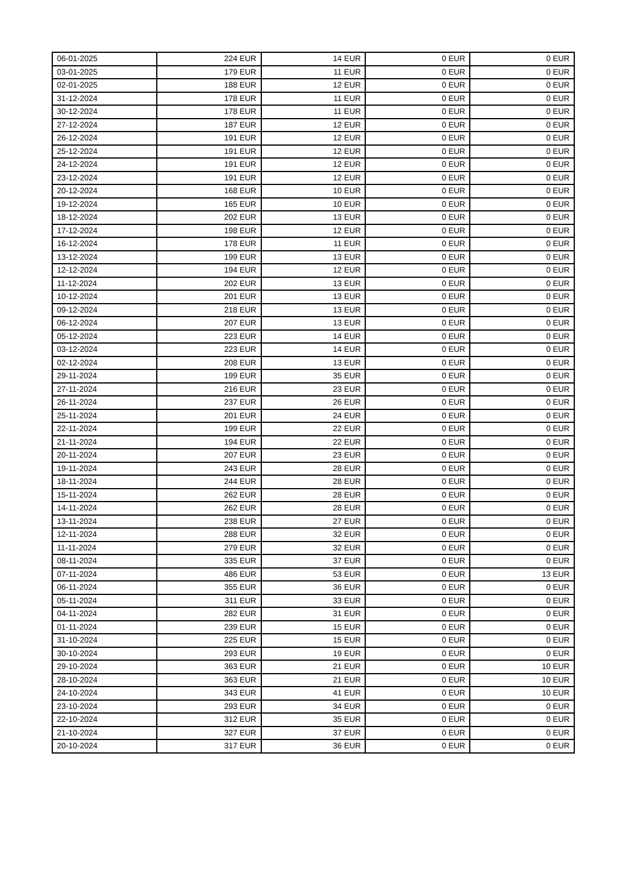| 06-01-2025 | 224 EUR | 14 EUR | 0 EUR | 0 EUR |
| 03-01-2025 | 179 EUR | 11 EUR | 0 EUR | 0 EUR |
| 02-01-2025 | 188 EUR | 12 EUR | 0 EUR | 0 EUR |
| 31-12-2024 | 178 EUR | 11 EUR | 0 EUR | 0 EUR |
| 30-12-2024 | 178 EUR | 11 EUR | 0 EUR | 0 EUR |
| 27-12-2024 | 187 EUR | 12 EUR | 0 EUR | 0 EUR |
| 26-12-2024 | 191 EUR | 12 EUR | 0 EUR | 0 EUR |
| 25-12-2024 | 191 EUR | 12 EUR | 0 EUR | 0 EUR |
| 24-12-2024 | 191 EUR | 12 EUR | 0 EUR | 0 EUR |
| 23-12-2024 | 191 EUR | 12 EUR | 0 EUR | 0 EUR |
| 20-12-2024 | 168 EUR | 10 EUR | 0 EUR | 0 EUR |
| 19-12-2024 | 165 EUR | 10 EUR | 0 EUR | 0 EUR |
| 18-12-2024 | 202 EUR | 13 EUR | 0 EUR | 0 EUR |
| 17-12-2024 | 198 EUR | 12 EUR | 0 EUR | 0 EUR |
| 16-12-2024 | 178 EUR | 11 EUR | 0 EUR | 0 EUR |
| 13-12-2024 | 199 EUR | 13 EUR | 0 EUR | 0 EUR |
| 12-12-2024 | 194 EUR | 12 EUR | 0 EUR | 0 EUR |
| 11-12-2024 | 202 EUR | 13 EUR | 0 EUR | 0 EUR |
| 10-12-2024 | 201 EUR | 13 EUR | 0 EUR | 0 EUR |
| 09-12-2024 | 218 EUR | 13 EUR | 0 EUR | 0 EUR |
| 06-12-2024 | 207 EUR | 13 EUR | 0 EUR | 0 EUR |
| 05-12-2024 | 223 EUR | 14 EUR | 0 EUR | 0 EUR |
| 03-12-2024 | 223 EUR | 14 EUR | 0 EUR | 0 EUR |
| 02-12-2024 | 208 EUR | 13 EUR | 0 EUR | 0 EUR |
| 29-11-2024 | 199 EUR | 35 EUR | 0 EUR | 0 EUR |
| 27-11-2024 | 216 EUR | 23 EUR | 0 EUR | 0 EUR |
| 26-11-2024 | 237 EUR | 26 EUR | 0 EUR | 0 EUR |
| 25-11-2024 | 201 EUR | 24 EUR | 0 EUR | 0 EUR |
| 22-11-2024 | 199 EUR | 22 EUR | 0 EUR | 0 EUR |
| 21-11-2024 | 194 EUR | 22 EUR | 0 EUR | 0 EUR |
| 20-11-2024 | 207 EUR | 23 EUR | 0 EUR | 0 EUR |
| 19-11-2024 | 243 EUR | 28 EUR | 0 EUR | 0 EUR |
| 18-11-2024 | 244 EUR | 28 EUR | 0 EUR | 0 EUR |
| 15-11-2024 | 262 EUR | 28 EUR | 0 EUR | 0 EUR |
| 14-11-2024 | 262 EUR | 28 EUR | 0 EUR | 0 EUR |
| 13-11-2024 | 238 EUR | 27 EUR | 0 EUR | 0 EUR |
| 12-11-2024 | 288 EUR | 32 EUR | 0 EUR | 0 EUR |
| 11-11-2024 | 279 EUR | 32 EUR | 0 EUR | 0 EUR |
| 08-11-2024 | 335 EUR | 37 EUR | 0 EUR | 0 EUR |
| 07-11-2024 | 486 EUR | 53 EUR | 0 EUR | 13 EUR |
| 06-11-2024 | 355 EUR | 36 EUR | 0 EUR | 0 EUR |
| 05-11-2024 | 311 EUR | 33 EUR | 0 EUR | 0 EUR |
| 04-11-2024 | 282 EUR | 31 EUR | 0 EUR | 0 EUR |
| 01-11-2024 | 239 EUR | 15 EUR | 0 EUR | 0 EUR |
| 31-10-2024 | 225 EUR | 15 EUR | 0 EUR | 0 EUR |
| 30-10-2024 | 293 EUR | 19 EUR | 0 EUR | 0 EUR |
| 29-10-2024 | 363 EUR | 21 EUR | 0 EUR | 10 EUR |
| 28-10-2024 | 363 EUR | 21 EUR | 0 EUR | 10 EUR |
| 24-10-2024 | 343 EUR | 41 EUR | 0 EUR | 10 EUR |
| 23-10-2024 | 293 EUR | 34 EUR | 0 EUR | 0 EUR |
| 22-10-2024 | 312 EUR | 35 EUR | 0 EUR | 0 EUR |
| 21-10-2024 | 327 EUR | 37 EUR | 0 EUR | 0 EUR |
| 20-10-2024 | 317 EUR | 36 EUR | 0 EUR | 0 EUR |